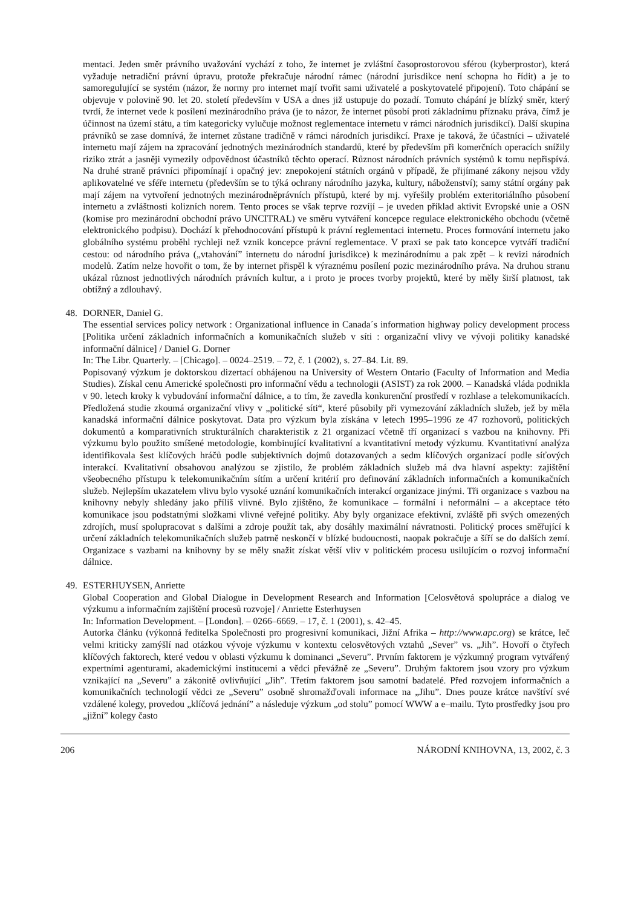mentaci. Jeden směr právního uvažování vychází z toho, že internet je zvláštní časoprostorovou sférou (kyberprostor), která vyžaduje netradiční právní úpravu, protože překračuje národní rámec (národní jurisdikce není schopna ho řídit) a je to samoregulující se systém (názor, že normy pro internet mají tvořit sami uživatelé a poskytovatelé připojení). Toto chápání se objevuje v polovině 90. let 20. století především v USA a dnes již ustupuje do pozadí. Tomuto chápání je blízký směr, který tvrdí, že internet vede k posílení mezinárodního práva (je to názor, že internet působí proti základnímu příznaku práva, čímž je účinnost na území státu, a tím kategoricky vylučuje možnost reglementace internetu v rámci národních jurisdikcí). Další skupina právníků se zase domnívá, že internet zůstane tradičně v rámci národních jurisdikcí. Praxe je taková, že účastníci – uživatelé internetu mají zájem na zpracování jednotných mezinárodních standardů, které by především při komerčních operacích snížily riziko ztrát a jasněji vymezily odpovědnost účastníků těchto operací. Různost národních právních systémů k tomu nepřispívá. Na druhé straně právníci připomínají i opačný jev: znepokojení státních orgánů v případě, že přijímané zákony nejsou vždy aplikovatelné ve sféře internetu (především se to týká ochrany národního jazyka, kultury, náboženství); samy státní orgány pak mají zájem na vytvoření jednotných mezinárodněprávních přístupů, které by mj. vyřešily problém exteritoriálního působení internetu a zvláštnosti kolizních norem. Tento proces se však teprve rozvíjí – je uveden příklad aktivit Evropské unie a OSN (komise pro mezinárodní obchodní právo UNCITRAL) ve směru vytváření koncepce regulace elektronického obchodu (včetně elektronického podpisu). Dochází k přehodnocování přístupů k právní reglementaci internetu. Proces formování internetu jako globálního systému proběhl rychleji než vznik koncepce právní reglementace. V praxi se pak tato koncepce vytváří tradiční cestou: od národního práva („vtahování” internetu do národní jurisdikce) k mezinárodnímu a pak zpět – k revizi národních modelů. Zatím nelze hovořit o tom, že by internet přispěl k výraznému posílení pozic mezinárodního práva. Na druhou stranu ukázal různost jednotlivých národních právních kultur, a i proto je proces tvorby projektů, které by měly širší platnost, tak obtížný a zdlouhavý.
48.
DORNER, Daniel G.
The essential services policy network : Organizational influence in Canada´s information highway policy development process [Politika určení základních informačních a komunikačních služeb v síti : organizační vlivy ve vývoji politiky kanadské informační dálnice] / Daniel G. Dorner
In: The Libr. Quarterly. – [Chicago]. – 0024–2519. – 72, č. 1 (2002), s. 27–84. Lit. 89.
Popisovaný výzkum je doktorskou dizertací obhájenou na University of Western Ontario (Faculty of Information and Media Studies). Získal cenu Americké společnosti pro informační vědu a technologii (ASIST) za rok 2000. – Kanadská vláda podnikla v 90. letech kroky k vybudování informační dálnice, a to tím, že zavedla konkurenční prostředí v rozhlase a telekomunikacích. Předložená studie zkoumá organizační vlivy v „politické síti“, které působily při vymezování základních služeb, jež by měla kanadská informační dálnice poskytovat. Data pro výzkum byla získána v letech 1995–1996 ze 47 rozhovorů, politických dokumentů a komparativních strukturálních charakteristik z 21 organizací včetně tří organizací s vazbou na knihovny. Při výzkumu bylo použito smíšené metodologie, kombinující kvalitativní a kvantitativní metody výzkumu. Kvantitativní analýza identifikovala šest klíčových hráčů podle subjektivních dojmů dotazovaných a sedm klíčových organizací podle síťových interakcí. Kvalitativní obsahovou analýzou se zjistilo, že problém základních služeb má dva hlavní aspekty: zajištění všeobecného přístupu k telekomunikačním sítím a určení kritérií pro definování základních informačních a komunikačních služeb. Nejlepším ukazatelem vlivu bylo vysoké uznání komunikačních interakcí organizace jinými. Tři organizace s vazbou na knihovny nebyly shledány jako příliš vlivné. Bylo zjištěno, že komunikace – formální i neformální – a akceptace této komunikace jsou podstatnými složkami vlivné veřejné politiky. Aby byly organizace efektivní, zvláště při svých omezených zdrojích, musí spolupracovat s dalšími a zdroje použít tak, aby dosáhly maximální návratnosti. Politický proces směřující k určení základních telekomunikačních služeb patrně neskončí v blízké budoucnosti, naopak pokračuje a šíří se do dalších zemí. Organizace s vazbami na knihovny by se měly snažit získat větší vliv v politickém procesu usilujícím o rozvoj informační dálnice.
49.
ESTERHUYSEN, Anriette
Global Cooperation and Global Dialogue in Development Research and Information [Celosvětová spolupráce a dialog ve výzkumu a informačním zajištění procesů rozvoje] / Anriette Esterhuysen
In: Information Development. – [London]. – 0266–6669. – 17, č. 1 (2001), s. 42–45.
Autorka článku (výkonná ředitelka Společnosti pro progresivní komunikaci, Jižní Afrika – http://www.apc.org) se krátce, leč velmi kriticky zamýšlí nad otázkou vývoje výzkumu v kontextu celosvětových vztahů „Sever” vs. „Jih”. Hovoří o čtyřech klíčových faktorech, které vedou v oblasti výzkumu k dominanci „Severu”. Prvním faktorem je výzkumný program vytvářený expertními agenturami, akademickými institucemi a vědci převážně ze „Severu”. Druhým faktorem jsou vzory pro výzkum vznikající na „Severu” a zákonitě ovlivňující „Jih”. Třetím faktorem jsou samotní badatelé. Před rozvojem informačních a komunikačních technologií vědci ze „Severu” osobně shromažďovali informace na „Jihu”. Dnes pouze krátce navštíví své vzdálené kolegy, provedou „klíčová jednání” a následuje výzkum „od stolu” pomocí WWW a e–mailu. Tyto prostředky jsou pro „jižní” kolegy často
206 NÁRODNÍ KNIHOVNA, 13, 2002, č. 3